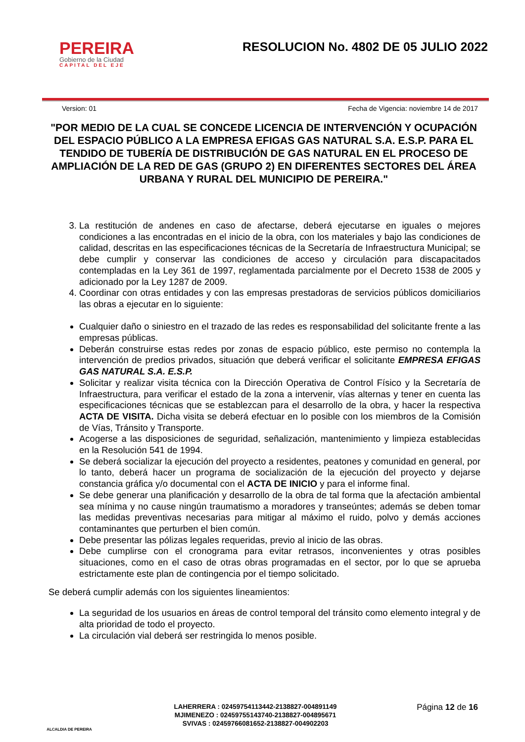PEREIRA
Gobierno de la Ciudad
CAPITAL DEL EJE
RESOLUCION No. 4802 DE 05 JULIO 2022
Version: 01 Fecha de Vigencia: noviembre 14 de 2017
"POR MEDIO DE LA CUAL SE CONCEDE LICENCIA DE INTERVENCIÓN Y OCUPACIÓN DEL ESPACIO PÚBLICO A LA EMPRESA EFIGAS GAS NATURAL S.A. E.S.P. PARA EL TENDIDO DE TUBERÍA DE DISTRIBUCIÓN DE GAS NATURAL EN EL PROCESO DE AMPLIACIÓN DE LA RED DE GAS (GRUPO 2) EN DIFERENTES SECTORES DEL ÁREA URBANA Y RURAL DEL MUNICIPIO DE PEREIRA."
3. La restitución de andenes en caso de afectarse, deberá ejecutarse en iguales o mejores condiciones a las encontradas en el inicio de la obra, con los materiales y bajo las condiciones de calidad, descritas en las especificaciones técnicas de la Secretaría de Infraestructura Municipal; se debe cumplir y conservar las condiciones de acceso y circulación para discapacitados contempladas en la Ley 361 de 1997, reglamentada parcialmente por el Decreto 1538 de 2005 y adicionado por la Ley 1287 de 2009.
4. Coordinar con otras entidades y con las empresas prestadoras de servicios públicos domiciliarios las obras a ejecutar en lo siguiente:
Cualquier daño o siniestro en el trazado de las redes es responsabilidad del solicitante frente a las empresas públicas.
Deberán construirse estas redes por zonas de espacio público, este permiso no contempla la intervención de predios privados, situación que deberá verificar el solicitante EMPRESA EFIGAS GAS NATURAL S.A. E.S.P.
Solicitar y realizar visita técnica con la Dirección Operativa de Control Físico y la Secretaría de Infraestructura, para verificar el estado de la zona a intervenir, vías alternas y tener en cuenta las especificaciones técnicas que se establezcan para el desarrollo de la obra, y hacer la respectiva ACTA DE VISITA. Dicha visita se deberá efectuar en lo posible con los miembros de la Comisión de Vías, Tránsito y Transporte.
Acogerse a las disposiciones de seguridad, señalización, mantenimiento y limpieza establecidas en la Resolución 541 de 1994.
Se deberá socializar la ejecución del proyecto a residentes, peatones y comunidad en general, por lo tanto, deberá hacer un programa de socialización de la ejecución del proyecto y dejarse constancia gráfica y/o documental con el ACTA DE INICIO y para el informe final.
Se debe generar una planificación y desarrollo de la obra de tal forma que la afectación ambiental sea mínima y no cause ningún traumatismo a moradores y transeúntes; además se deben tomar las medidas preventivas necesarias para mitigar al máximo el ruido, polvo y demás acciones contaminantes que perturben el bien común.
Debe presentar las pólizas legales requeridas, previo al inicio de las obras.
Debe cumplirse con el cronograma para evitar retrasos, inconvenientes y otras posibles situaciones, como en el caso de otras obras programadas en el sector, por lo que se aprueba estrictamente este plan de contingencia por el tiempo solicitado.
Se deberá cumplir además con los siguientes lineamientos:
La seguridad de los usuarios en áreas de control temporal del tránsito como elemento integral y de alta prioridad de todo el proyecto.
La circulación vial deberá ser restringida lo menos posible.
ALCALDIA DE PEREIRA
LAHERRERA : 02459754113442-2138827-004891149
MJIMENEZO : 02459755143740-2138827-004895671
SVIVAS : 02459766081652-2138827-004902203
Página 12 de 16